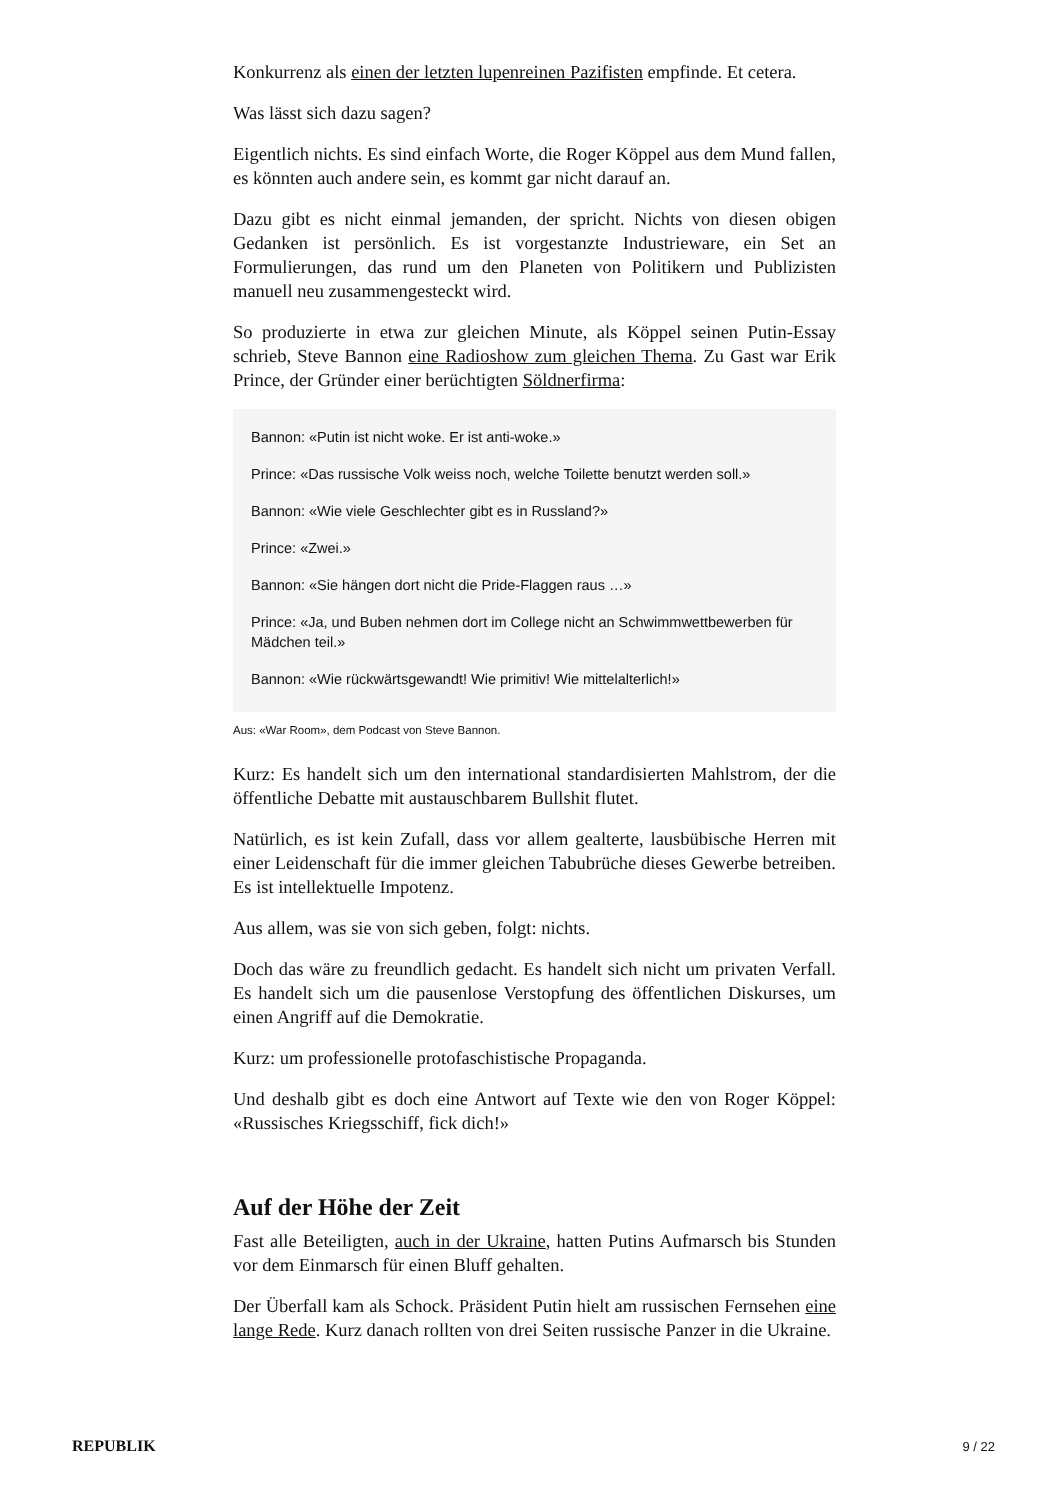Konkurrenz als einen der letzten lupenreinen Pazifisten empfinde. Et cetera.
Was lässt sich dazu sagen?
Eigentlich nichts. Es sind einfach Worte, die Roger Köppel aus dem Mund fallen, es könnten auch andere sein, es kommt gar nicht darauf an.
Dazu gibt es nicht einmal jemanden, der spricht. Nichts von diesen obigen Gedanken ist persönlich. Es ist vorgestanzte Industrieware, ein Set an Formulierungen, das rund um den Planeten von Politikern und Publizisten manuell neu zusammengesteckt wird.
So produzierte in etwa zur gleichen Minute, als Köppel seinen Putin-Essay schrieb, Steve Bannon eine Radioshow zum gleichen Thema. Zu Gast war Erik Prince, der Gründer einer berüchtigten Söldnerfirma:
Bannon: «Putin ist nicht woke. Er ist anti-woke.»
Prince: «Das russische Volk weiss noch, welche Toilette benutzt werden soll.»
Bannon: «Wie viele Geschlechter gibt es in Russland?»
Prince: «Zwei.»
Bannon: «Sie hängen dort nicht die Pride-Flaggen raus …»
Prince: «Ja, und Buben nehmen dort im College nicht an Schwimmwettbewerben für Mädchen teil.»
Bannon: «Wie rückwärtsgewandt! Wie primitiv! Wie mittelalterlich!»
Aus: «War Room», dem Podcast von Steve Bannon.
Kurz: Es handelt sich um den international standardisierten Mahlstrom, der die öffentliche Debatte mit austauschbarem Bullshit flutet.
Natürlich, es ist kein Zufall, dass vor allem gealterte, lausbübische Herren mit einer Leidenschaft für die immer gleichen Tabubrüche dieses Gewerbe betreiben. Es ist intellektuelle Impotenz.
Aus allem, was sie von sich geben, folgt: nichts.
Doch das wäre zu freundlich gedacht. Es handelt sich nicht um privaten Verfall. Es handelt sich um die pausenlose Verstopfung des öffentlichen Diskurses, um einen Angriff auf die Demokratie.
Kurz: um professionelle protofaschistische Propaganda.
Und deshalb gibt es doch eine Antwort auf Texte wie den von Roger Köppel: «Russisches Kriegsschiff, fick dich!»
Auf der Höhe der Zeit
Fast alle Beteiligten, auch in der Ukraine, hatten Putins Aufmarsch bis Stunden vor dem Einmarsch für einen Bluff gehalten.
Der Überfall kam als Schock. Präsident Putin hielt am russischen Fernsehen eine lange Rede. Kurz danach rollten von drei Seiten russische Panzer in die Ukraine.
REPUBLIK 9 / 22